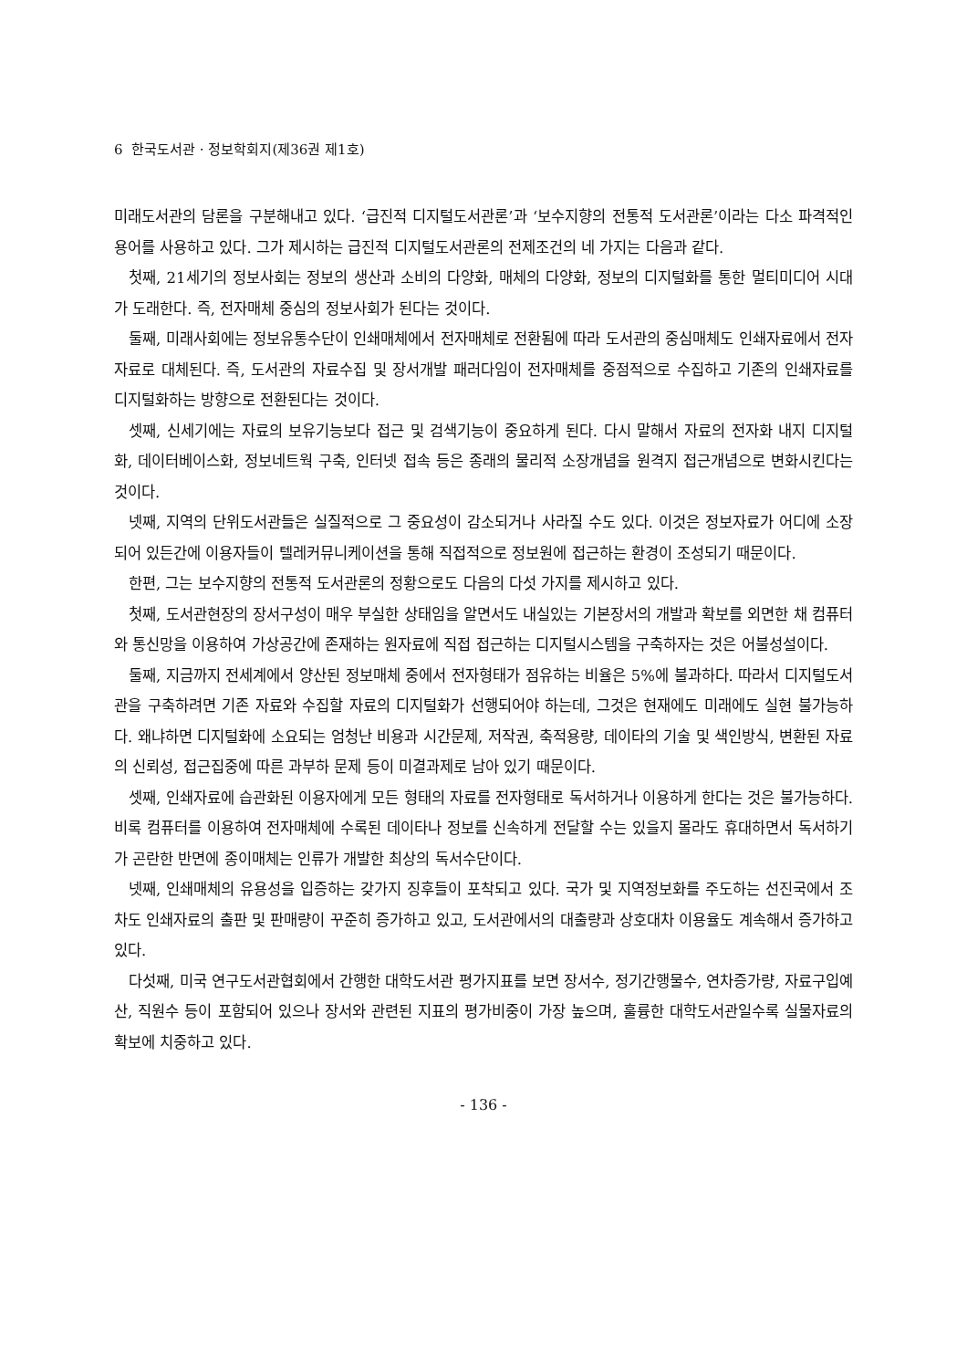6 한국도서관 · 정보학회지(제36권 제1호)
미래도서관의 담론을 구분해내고 있다. ‘급진적 디지털도서관론’과 ‘보수지향의 전통적 도서관론’이라는 다소 파격적인 용어를 사용하고 있다. 그가 제시하는 급진적 디지털도서관론의 전제조건의 네 가지는 다음과 같다.
첫째, 21세기의 정보사회는 정보의 생산과 소비의 다양화, 매체의 다양화, 정보의 디지털화를 통한 멀티미디어 시대가 도래한다. 즉, 전자매체 중심의 정보사회가 된다는 것이다.
둘째, 미래사회에는 정보유통수단이 인쇄매체에서 전자매체로 전환됨에 따라 도서관의 중심매체도 인쇄자료에서 전자자료로 대체된다. 즉, 도서관의 자료수집 및 장서개발 패러다임이 전자매체를 중점적으로 수집하고 기존의 인쇄자료를 디지털화하는 방향으로 전환된다는 것이다.
셋째, 신세기에는 자료의 보유기능보다 접근 및 검색기능이 중요하게 된다. 다시 말해서 자료의 전자화 내지 디지털화, 데이터베이스화, 정보네트웍 구축, 인터넷 접속 등은 종래의 물리적 소장개념을 원격지 접근개념으로 변화시킨다는 것이다.
넷째, 지역의 단위도서관들은 실질적으로 그 중요성이 감소되거나 사라질 수도 있다. 이것은 정보자료가 어디에 소장되어 있든간에 이용자들이 텔레커뮤니케이션을 통해 직접적으로 정보원에 접근하는 환경이 조성되기 때문이다.
한편, 그는 보수지향의 전통적 도서관론의 정황으로도 다음의 다섯 가지를 제시하고 있다.
첫째, 도서관현장의 장서구성이 매우 부실한 상태임을 알면서도 내실있는 기본장서의 개발과 확보를 외면한 채 컴퓨터와 통신망을 이용하여 가상공간에 존재하는 원자료에 직접 접근하는 디지털시스템을 구축하자는 것은 어불성설이다.
둘째, 지금까지 전세계에서 양산된 정보매체 중에서 전자형태가 점유하는 비율은 5%에 불과하다. 따라서 디지털도서관을 구축하려면 기존 자료와 수집할 자료의 디지털화가 선행되어야 하는데, 그것은 현재에도 미래에도 실현 불가능하다. 왜냐하면 디지털화에 소요되는 엄청난 비용과 시간문제, 저작권, 축적용량, 데이타의 기술 및 색인방식, 변환된 자료의 신뢰성, 접근집중에 따른 과부하 문제 등이 미결과제로 남아 있기 때문이다.
셋째, 인쇄자료에 습관화된 이용자에게 모든 형태의 자료를 전자형태로 독서하거나 이용하게 한다는 것은 불가능하다. 비록 컴퓨터를 이용하여 전자매체에 수록된 데이타나 정보를 신속하게 전달할 수는 있을지 몰라도 휴대하면서 독서하기가 곤란한 반면에 종이매체는 인류가 개발한 최상의 독서수단이다.
넷째, 인쇄매체의 유용성을 입증하는 갖가지 징후들이 포착되고 있다. 국가 및 지역정보화를 주도하는 선진국에서 조차도 인쇄자료의 출판 및 판매량이 꾸준히 증가하고 있고, 도서관에서의 대출량과 상호대차 이용율도 계속해서 증가하고 있다.
다섯째, 미국 연구도서관협회에서 간행한 대학도서관 평가지표를 보면 장서수, 정기간행물수, 연차증가량, 자료구입예산, 직원수 등이 포함되어 있으나 장서와 관련된 지표의 평가비중이 가장 높으며, 훌륭한 대학도서관일수록 실물자료의 확보에 치중하고 있다.
- 136 -